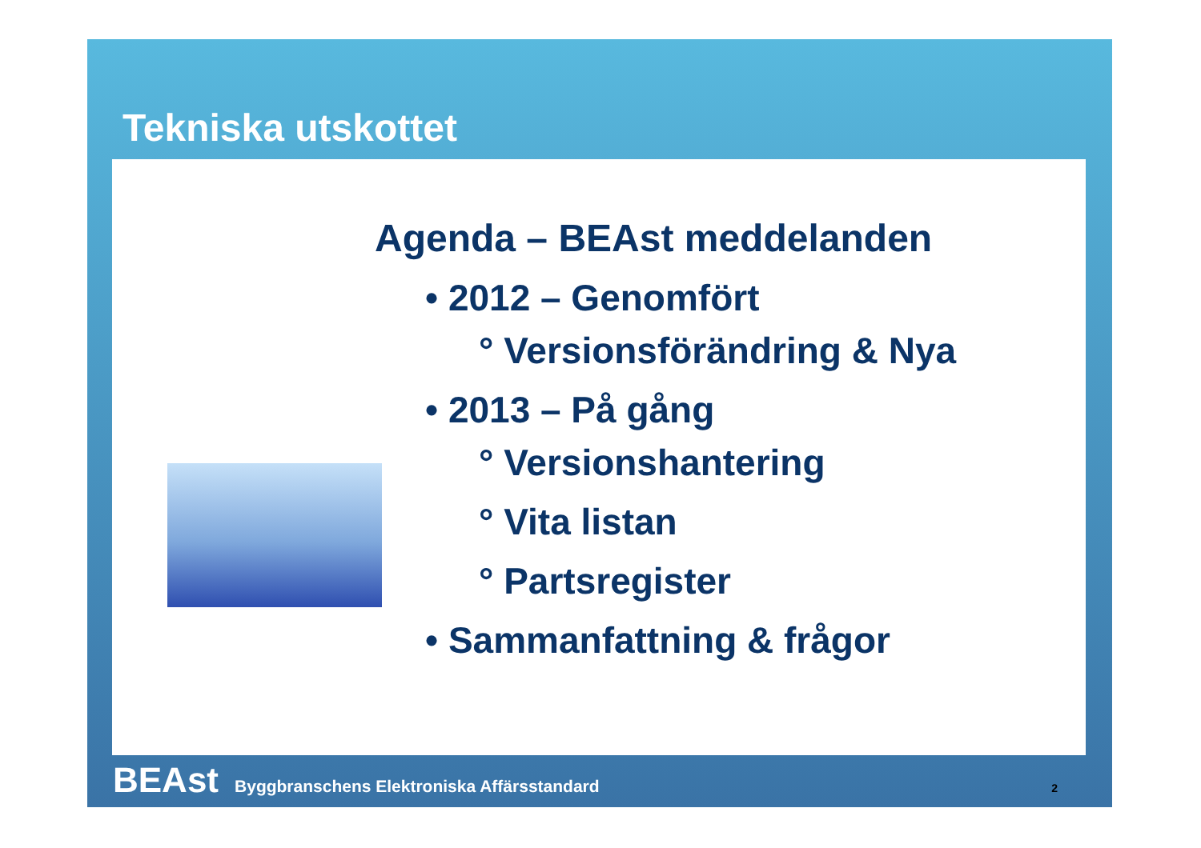Tekniska utskottet
Agenda – BEAst meddelanden
• 2012 – Genomfört
° Versionsförändring & Nya
• 2013 – På gång
° Versionshantering
° Vita listan
° Partsregister
• Sammanfattning & frågor
BEAst Byggbranschens Elektroniska Affärsstandard 2